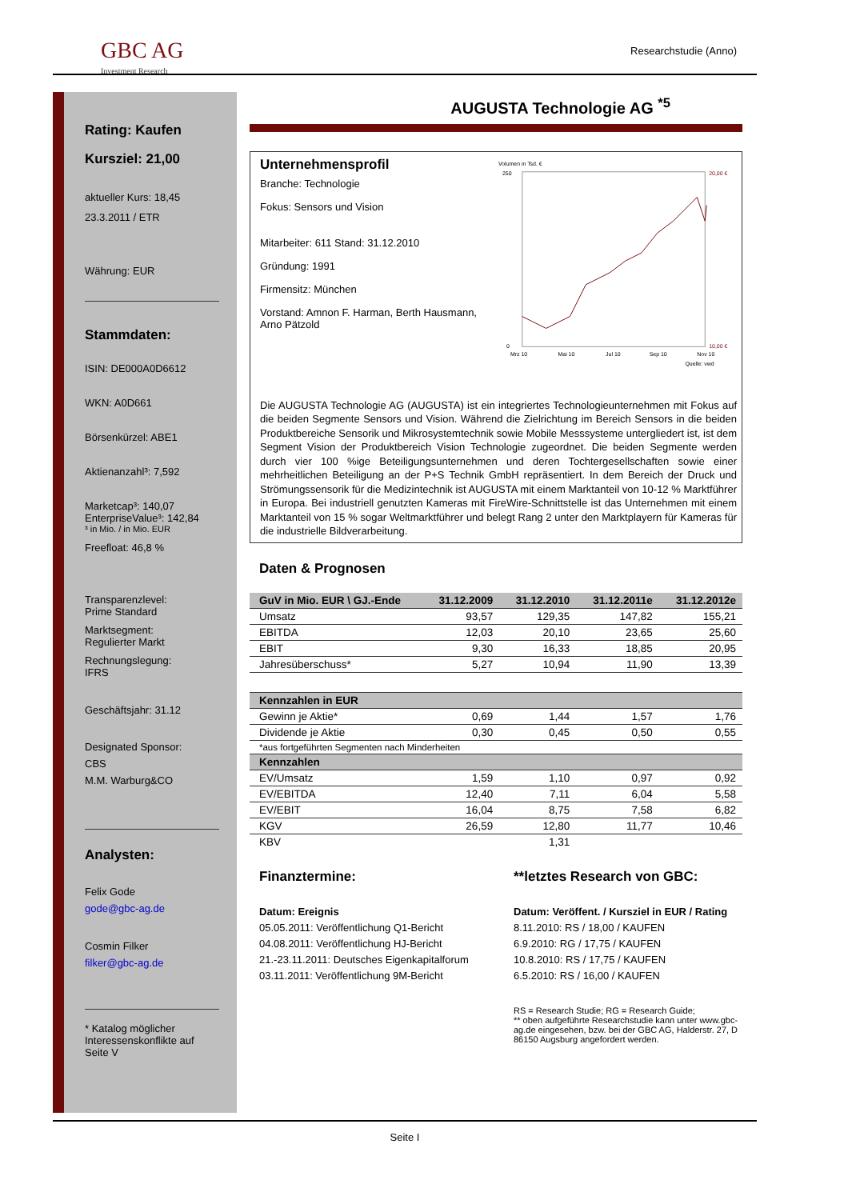GBC AG
Investment Research
Researchstudie (Anno)
Rating: Kaufen
Kursziel: 21,00
aktueller Kurs: 18,45
23.3.2011 / ETR
Währung: EUR
Stammdaten:
ISIN: DE000A0D6612
WKN: A0D661
Börsenkürzel: ABE1
Aktienanzahl³: 7,592
Marketcap³: 140,07
EnterpriseValue³: 142,84
³ in Mio. / in Mio. EUR
Freefloat: 46,8 %
Transparenzlevel:
Prime Standard
Marktsegment:
Regulierter Markt
Rechnungslegung:
IFRS
Geschäftsjahr: 31.12
Designated Sponsor:
CBS
M.M. Warburg&CO
Analysten:
Felix Gode
gode@gbc-ag.de
Cosmin Filker
filker@gbc-ag.de
* Katalog möglicher Interessenskonflikte auf Seite V
AUGUSTA Technologie AG <sup>*5</sup>
Unternehmensprofil
Branche: Technologie
Fokus: Sensors und Vision
Mitarbeiter: 611 Stand: 31.12.2010
Gründung: 1991
Firmensitz: München
Vorstand: Amnon F. Harman, Berth Hausmann, Arno Pätzold
Volumen in Tsd. €
20,00 €
10,00 €
0
250
Mrz 10
Mai 10
Jul 10
Sep 10
Nov 10
Quelle: vwd
Die AUGUSTA Technologie AG (AUGUSTA) ist ein integriertes Technologieunternehmen mit Fokus auf die beiden Segmente Sensors und Vision. Während die Zielrichtung im Bereich Sensors in die beiden Produktbereiche Sensorik und Mikrosystemtechnik sowie Mobile Messsysteme untergliedert ist, ist dem Segment Vision der Produktbereich Vision Technologie zugeordnet. Die beiden Segmente werden durch vier 100 %ige Beteiligungsunternehmen und deren Tochtergesellschaften sowie einer mehrheitlichen Beteiligung an der P+S Technik GmbH repräsentiert. In dem Bereich der Druck und Strömungssensorik für die Medizintechnik ist AUGUSTA mit einem Marktanteil von 10-12 % Marktführer in Europa. Bei industriell genutzten Kameras mit FireWire-Schnittstelle ist das Unternehmen mit einem Marktanteil von 15 % sogar Weltmarktführer und belegt Rang 2 unter den Marktplayern für Kameras für die industrielle Bildverarbeitung.
Daten & Prognosen
| GuV in Mio. EUR \ GJ.-Ende | 31.12.2009 | 31.12.2010 | 31.12.2011e | 31.12.2012e |
| --- | --- | --- | --- | --- |
| Umsatz | 93,57 | 129,35 | 147,82 | 155,21 |
| EBITDA | 12,03 | 20,10 | 23,65 | 25,60 |
| EBIT | 9,30 | 16,33 | 18,85 | 20,95 |
| Jahresüberschuss* | 5,27 | 10,94 | 11,90 | 13,39 |
| Kennzahlen in EUR | | | | |
| Gewinn je Aktie* | 0,69 | 1,44 | 1,57 | 1,76 |
| Dividende je Aktie | 0,30 | 0,45 | 0,50 | 0,55 |
| *aus fortgeführten Segmenten nach Minderheiten | | | | |
| Kennzahlen | | | | |
| EV/Umsatz | 1,59 | 1,10 | 0,97 | 0,92 |
| EV/EBITDA | 12,40 | 7,11 | 6,04 | 5,58 |
| EV/EBIT | 16,04 | 8,75 | 7,58 | 6,82 |
| KGV | 26,59 | 12,80 | 11,77 | 10,46 |
| KBV | | 1,31 | | |
Finanztermine:
Datum: Ereignis
05.05.2011: Veröffentlichung Q1-Bericht
04.08.2011: Veröffentlichung HJ-Bericht
21.-23.11.2011: Deutsches Eigenkapitalforum
03.11.2011: Veröffentlichung 9M-Bericht
**letztes Research von GBC:
Datum: Veröffent. / Kursziel in EUR / Rating
8.11.2010: RS / 18,00 / KAUFEN
6.9.2010: RG / 17,75 / KAUFEN
10.8.2010: RS / 17,75 / KAUFEN
6.5.2010: RS / 16,00 / KAUFEN
RS = Research Studie; RG = Research Guide;
** oben aufgeführte Researchstudie kann unter www.gbc-ag.de eingesehen, bzw. bei der GBC AG, Halderstr. 27, D 86150 Augsburg angefordert werden.
Seite I